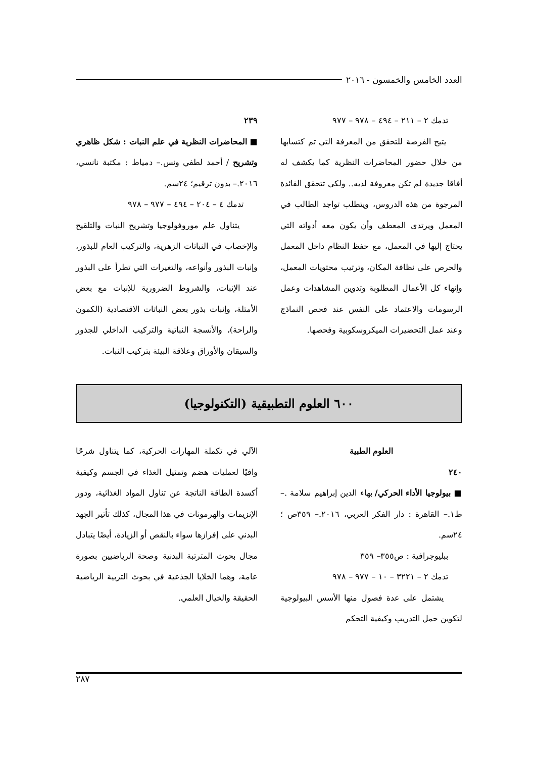العدد الخامس والخمسون - ٢٠١٦
تدمك ٢ – ٢١١ – ٤٩٤ – ٩٧٨ – ٩٧٧
يتيح الفرصة للتحقق من المعرفة التي تم كتسابها من خلال حضور المحاضرات النظرية كما يكشف له أفاقا جديدة لم تكن معروفة لديه.. ولكى تتحقق الفائدة المرجوة من هذه الدروس، ويتطلب تواجد الطالب في المعمل ويرتدى المعطف وأن يكون معه أدواته التي يحتاج إليها في المعمل، مع حفظ النظام داخل المعمل والحرص على نظافة المكان، وترتيب محتويات المعمل، وإنهاء كل الأعمال المطلوبة وتدوين المشاهدات وعمل الرسومات والاعتماد على النفس عند فحص النماذج وعند عمل التحضيرات الميكروسكوبية وفحصها.
٢٣٩
■ المحاضرات النظرية في علم النبات : شكل ظاهري وتشريح / أحمد لطفي ونس.– دمياط : مكتبة نانسي، ٢٠١٦.– بدون ترقيم؛ ٢٤سم.
تدمك ٤ – ٢٠٤ – ٤٩٤ – ٩٧٧ – ٩٧٨
يتناول علم موروفولوجيا وتشريح النبات والتلقيح والإخصاب في النباتات الزهرية، والتركيب العام للبذور، وإنبات البذور وأنواعه، والتغيرات التي تطرأ على البذور عند الإنبات، والشروط الضرورية للإنبات مع بعض الأمثلة، وإنبات بذور بعض النباتات الاقتصادية (الكمون والراحة)، والأنسجة النباتية والتركيب الداخلي للجذور والسيقان والأوراق وعلاقة البيئة بتركيب النبات.
٦٠٠ العلوم التطبيقية (التكنولوجيا)
العلوم الطبية
٢٤٠
■ بيولوجيا الأداء الحركي/ بهاء الدين إبراهيم سلامة .– ط١.– القاهرة : دار الفكر العربي، ٢٠١٦.– ٣٥٩ص ؛ ٢٤سم.
ببليوجرافية : ص٣٥٥– ٣٥٩
تدمك ٢ – ٣٢٢١ – ١٠ – ٩٧٧ – ٩٧٨
يشتمل على عدة فصول منها الأسس البيولوجية لتكوين حمل التدريب وكيفية التحكم
الآلي في تكملة المهارات الحركية، كما يتناول شرحًا وافيًا لعمليات هضم وتمثيل الغذاء في الجسم وكيفية أكسدة الطاقة الناتجة عن تناول المواد الغذائية، ودور الإنزيمات والهرمونات في هذا المجال، كذلك تأثير الجهد البدني على إفرازها سواء بالنقص أو الزيادة، أيضًا يتبادل مجال بحوث المترتبة البدنية وصحة الرياضيين بصورة عامة، وهما الخلايا الجذعية في بحوث التربية الرياضية الحقيقة والخيال العلمي.
٢٨٧